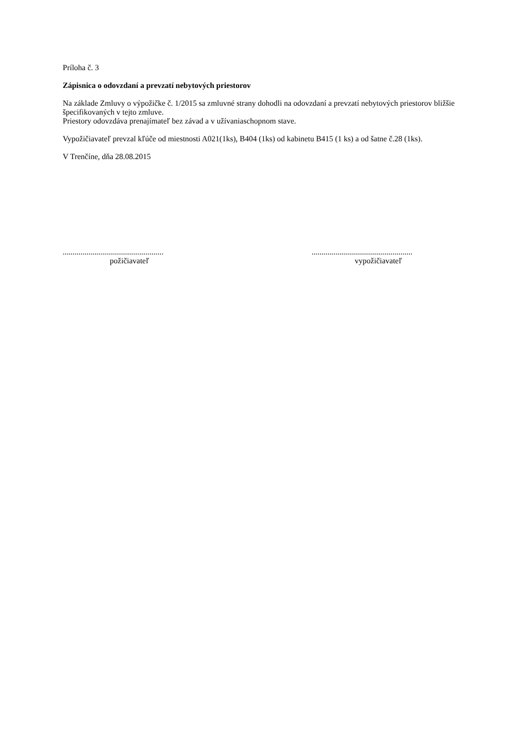Príloha č. 3
Zápisnica o odovzdaní a prevzatí nebytových priestorov
Na základe Zmluvy o výpožičke č. 1/2015 sa zmluvné strany dohodli na odovzdaní a prevzatí nebytových priestorov bližšie špecifikovaných v tejto zmluve.
Priestory odovzdáva prenajímateľ bez závad a v užívaniaschopnom stave.
Vypožičiavateľ prevzal kľúče od miestnosti A021(1ks), B404 (1ks) od kabinetu B415 (1 ks) a od šatne č.28 (1ks).
V Trenčíne, dňa 28.08.2015
...................................................
poži­čiavateľ
...................................................
vypožičiavateľ